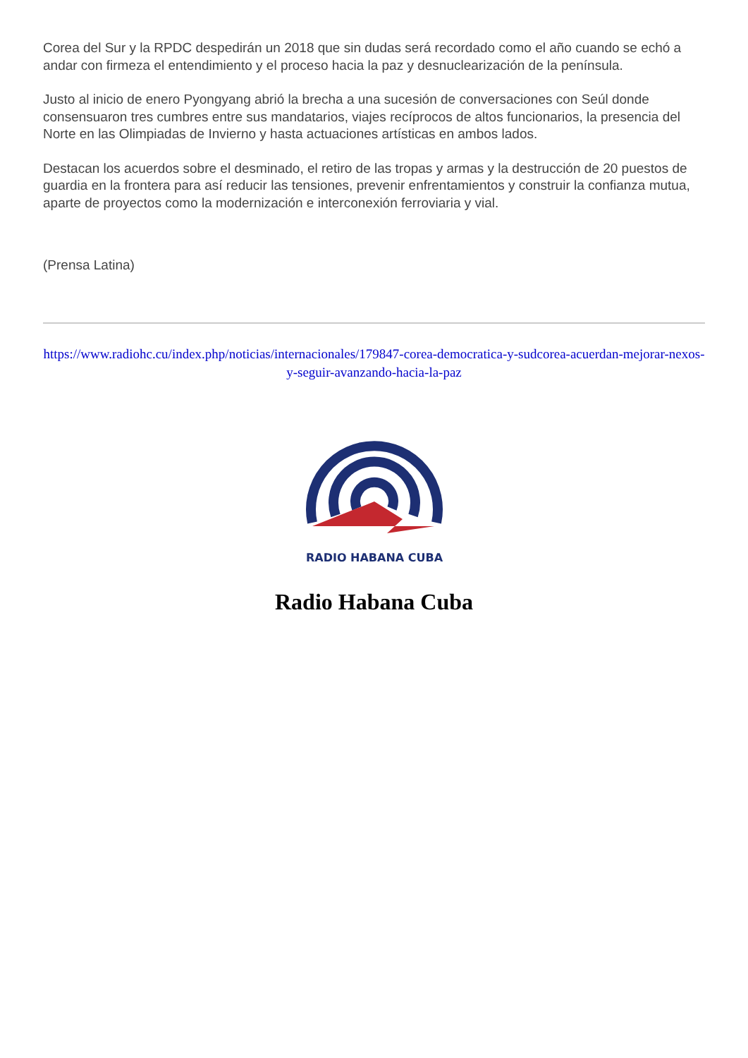Corea del Sur y la RPDC despedirán un 2018 que sin dudas será recordado como el año cuando se echó a andar con firmeza el entendimiento y el proceso hacia la paz y desnuclearización de la península.
Justo al inicio de enero Pyongyang abrió la brecha a una sucesión de conversaciones con Seúl donde consensuaron tres cumbres entre sus mandatarios, viajes recíprocos de altos funcionarios, la presencia del Norte en las Olimpiadas de Invierno y hasta actuaciones artísticas en ambos lados.
Destacan los acuerdos sobre el desminado, el retiro de las tropas y armas y la destrucción de 20 puestos de guardia en la frontera para así reducir las tensiones, prevenir enfrentamientos y construir la confianza mutua, aparte de proyectos como la modernización e interconexión ferroviaria y vial.
(Prensa Latina)
https://www.radiohc.cu/index.php/noticias/internacionales/179847-corea-democratica-y-sudcorea-acuerdan-mejorar-nexos-y-seguir-avanzando-hacia-la-paz
RADIO HABANA CUBA
Radio Habana Cuba